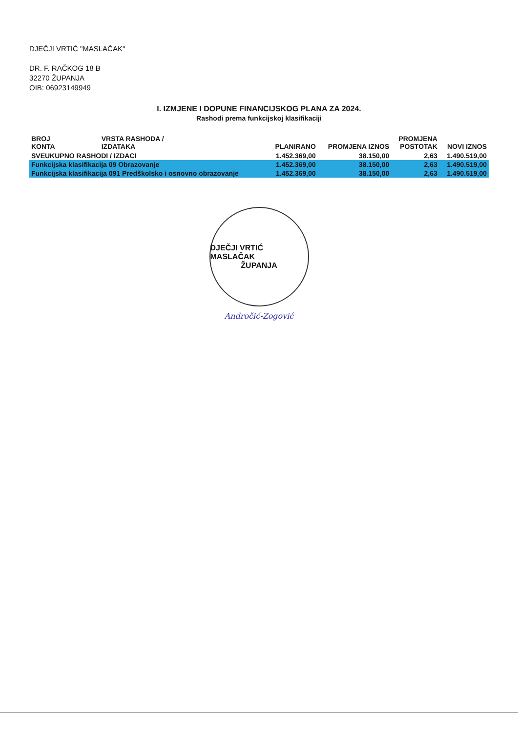DJEČJI VRTIĆ "MASLAČAK"
DR. F. RAČKOG 18 B
32270 ŽUPANJA
OIB: 06923149949
I. IZMJENE I DOPUNE FINANCIJSKOG PLANA ZA 2024.
Rashodi prema funkcijskoj klasifikaciji
| BROJ KONTA | VRSTA RASHODA / IZDATAKA | PLANIRANO | PROMJENA IZNOS | PROMJENA POSTOTAK | NOVI IZNOS |
| --- | --- | --- | --- | --- | --- |
| SVEUKUPNO RASHODI / IZDACI | | 1.452.369,00 | 38.150,00 | 2,63 | 1.490.519,00 |
| Funkcijska klasifikacija 09 Obrazovanje | | 1.452.369,00 | 38.150,00 | 2,63 | 1.490.519,00 |
| Funkcijska klasifikacija 091 Predškolsko i osnovno obrazovanje | | 1.452.369,00 | 38.150,00 | 2,63 | 1.490.519,00 |
DJEČJI VRTIĆ MASLAČAK
ŽUPANJA
Andročić-Zogović